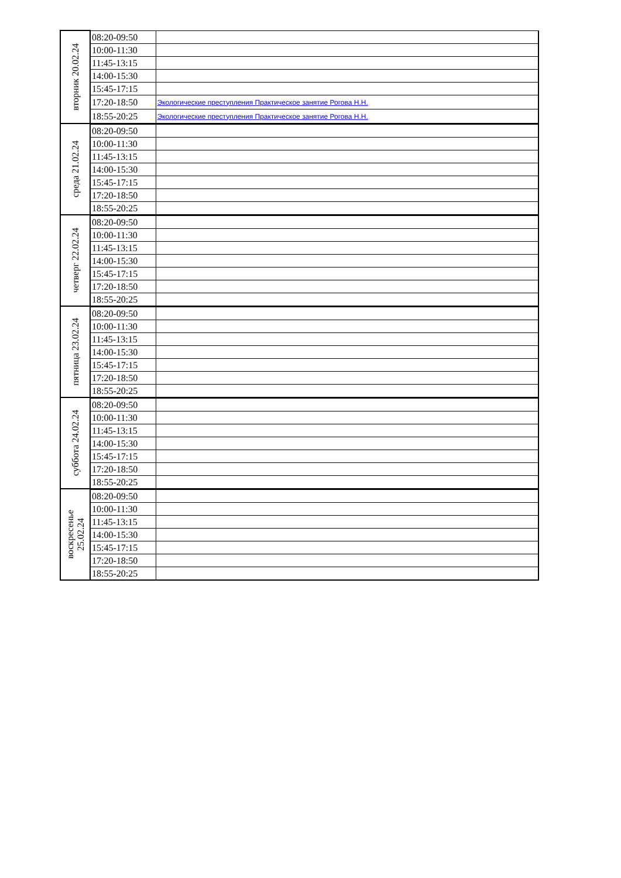| вторник 20.02.24 | 08:20-09:50 | |
| | 10:00-11:30 | |
| | 11:45-13:15 | |
| | 14:00-15:30 | |
| | 15:45-17:15 | |
| | 17:20-18:50 | Экологические преступления Практическое занятие Рогова Н.Н. |
| | 18:55-20:25 | Экологические преступления Практическое занятие Рогова Н.Н. |
| среда 21.02.24 | 08:20-09:50 | |
| | 10:00-11:30 | |
| | 11:45-13:15 | |
| | 14:00-15:30 | |
| | 15:45-17:15 | |
| | 17:20-18:50 | |
| | 18:55-20:25 | |
| четверг 22.02.24 | 08:20-09:50 | |
| | 10:00-11:30 | |
| | 11:45-13:15 | |
| | 14:00-15:30 | |
| | 15:45-17:15 | |
| | 17:20-18:50 | |
| | 18:55-20:25 | |
| пятница 23.02.24 | 08:20-09:50 | |
| | 10:00-11:30 | |
| | 11:45-13:15 | |
| | 14:00-15:30 | |
| | 15:45-17:15 | |
| | 17:20-18:50 | |
| | 18:55-20:25 | |
| суббота 24.02.24 | 08:20-09:50 | |
| | 10:00-11:30 | |
| | 11:45-13:15 | |
| | 14:00-15:30 | |
| | 15:45-17:15 | |
| | 17:20-18:50 | |
| | 18:55-20:25 | |
| воскресенье 25.02.24 | 08:20-09:50 | |
| | 10:00-11:30 | |
| | 11:45-13:15 | |
| | 14:00-15:30 | |
| | 15:45-17:15 | |
| | 17:20-18:50 | |
| | 18:55-20:25 | |